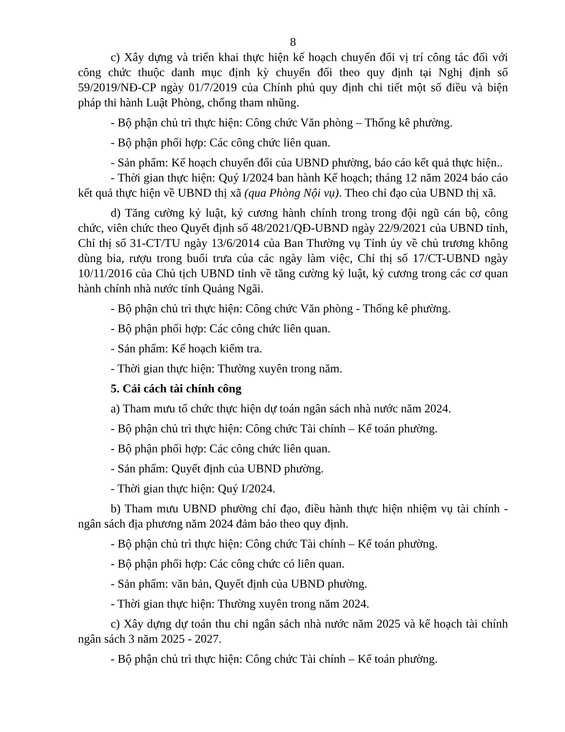8
c) Xây dựng và triển khai thực hiện kế hoạch chuyển đổi vị trí công tác đối với công chức thuộc danh mục định kỳ chuyển đổi theo quy định tại Nghị định số 59/2019/NĐ-CP ngày 01/7/2019 của Chính phủ quy định chi tiết một số điều và biện pháp thi hành Luật Phòng, chống tham nhũng.
- Bộ phận chủ trì thực hiện: Công chức Văn phòng – Thống kê phường.
- Bộ phận phối hợp: Các công chức liên quan.
- Sản phẩm: Kế hoạch chuyển đổi của UBND phường, báo cáo kết quả thực hiện..
- Thời gian thực hiện: Quý I/2024 ban hành Kế hoạch; tháng 12 năm 2024 báo cáo kết quả thực hiện về UBND thị xã (qua Phòng Nội vụ). Theo chỉ đạo của UBND thị xã.
d) Tăng cường kỷ luật, kỷ cương hành chính trong trong đội ngũ cán bộ, công chức, viên chức theo Quyết định số 48/2021/QĐ-UBND ngày 22/9/2021 của UBND tỉnh, Chỉ thị số 31-CT/TU ngày 13/6/2014 của Ban Thường vụ Tỉnh ủy về chủ trương không dùng bia, rượu trong buổi trưa của các ngày làm việc, Chỉ thị số 17/CT-UBND ngày 10/11/2016 của Chủ tịch UBND tỉnh về tăng cường kỷ luật, kỷ cương trong các cơ quan hành chính nhà nước tỉnh Quảng Ngãi.
- Bộ phận chủ trì thực hiện: Công chức Văn phòng - Thống kê phường.
- Bộ phận phối hợp: Các công chức liên quan.
- Sản phẩm: Kế hoạch kiểm tra.
- Thời gian thực hiện: Thường xuyên trong năm.
5. Cải cách tài chính công
a) Tham mưu tổ chức thực hiện dự toán ngân sách nhà nước năm 2024.
- Bộ phận chủ trì thực hiện: Công chức Tài chính – Kế toán phường.
- Bộ phận phối hợp: Các công chức liên quan.
- Sản phẩm: Quyết định của UBND phường.
- Thời gian thực hiện: Quý I/2024.
b) Tham mưu UBND phường chỉ đạo, điều hành thực hiện nhiệm vụ tài chính - ngân sách địa phương năm 2024 đảm bảo theo quy định.
- Bộ phận chủ trì thực hiện: Công chức Tài chính – Kế toán phường.
- Bộ phận phối hợp: Các công chức có liên quan.
- Sản phẩm: văn bản, Quyết định của UBND phường.
- Thời gian thực hiện: Thường xuyên trong năm 2024.
c) Xây dựng dự toán thu chi ngân sách nhà nước năm 2025 và kế hoạch tài chính ngân sách 3 năm 2025 - 2027.
- Bộ phận chủ trì thực hiện: Công chức Tài chính – Kế toán phường.